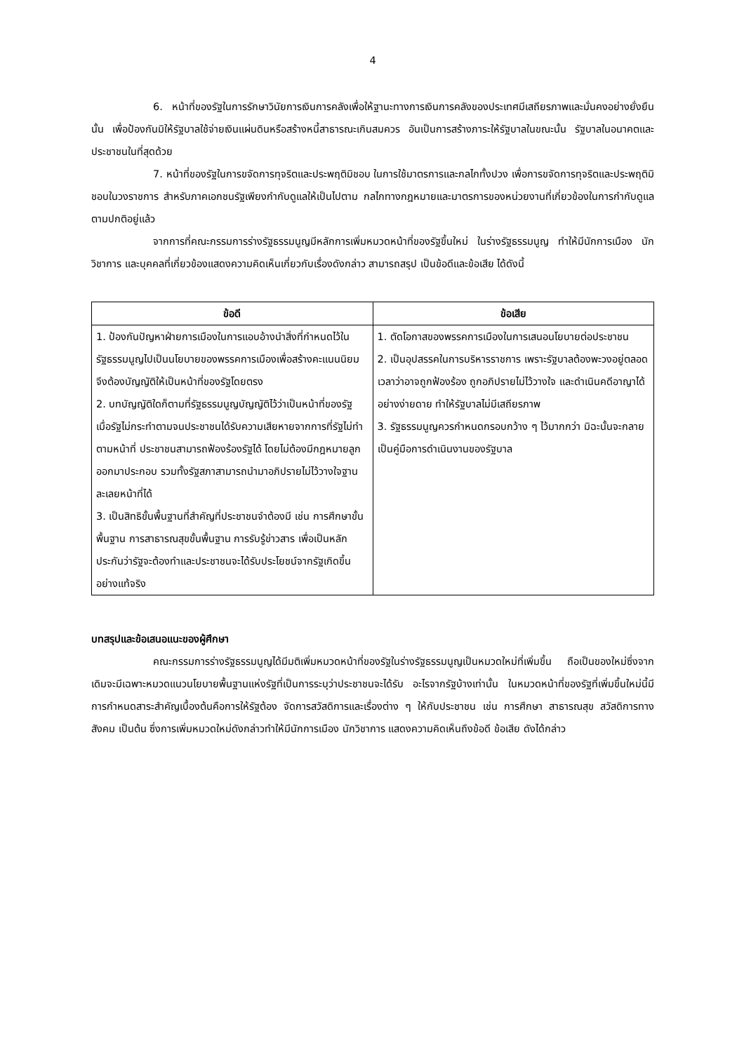4
6. หน้าที่ของรัฐในการรักษาวินัยการเงินการคลังเพื่อให้ฐานะทางการเงินการคลังของประเทศมีเสถียรภาพและมั่นคงอย่างยั่งยืนนั้น เพื่อป้องกันมิให้รัฐบาลใช้จ่ายเงินแผ่นดินหรือสร้างหนี้สาธารณะเกินสมควร อันเป็นการสร้างภาระให้รัฐบาลในขณะนั้น รัฐบาลในอนาคตและประชาชนในที่สุดด้วย
7. หน้าที่ของรัฐในการขจัดการทุจริตและประพฤติมิชอบ ในการใช้มาตรการและกลไกทั้งปวง เพื่อการขจัดการทุจริตและประพฤติมิชอบในวงราชการ สำหรับภาคเอกชนรัฐเพียงกำกับดูแลให้เป็นไปตาม กลไกทางกฎหมายและมาตรการของหน่วยงานที่เกี่ยวข้องในการกำกับดูแลตามปกติอยู่แล้ว
จากการที่คณะกรรมการร่างรัฐธรรมนูญมีหลักการเพิ่มหมวดหน้าที่ของรัฐขึ้นใหม่ ในร่างรัฐธรรมนูญ ทำให้มีนักการเมือง นักวิชาการ และบุคคลที่เกี่ยวข้องแสดงความคิดเห็นเกี่ยวกับเรื่องดังกล่าว สามารถสรุป เป็นข้อดีและข้อเสีย ได้ดังนี้
| ข้อดี | ข้อเสีย |
| --- | --- |
| 1. ป้องกันปัญหาฝ่ายการเมืองในการแอบอ้างนำสิ่งที่กำหนดไว้ในรัฐธรรมนูญไปเป็นนโยบายของพรรคการเมืองเพื่อสร้างคะแนนนิยม จึงต้องบัญญัติให้เป็นหน้าที่ของรัฐโดยตรง 2. บทบัญญัติใดก็ตามที่รัฐธรรมนูญบัญญัติไว้ว่าเป็นหน้าที่ของรัฐ เมื่อรัฐไม่กระทำตามจนประชาชนได้รับความเสียหายจากการที่รัฐไม่ทำตามหน้าที่ ประชาชนสามารถฟ้องร้องรัฐได้ โดยไม่ต้องมีกฎหมายลูก ออกมาประกอบ รวมทั้งรัฐสภาสามารถนำมาอภิปรายไม่ไว้วางใจฐานละเลยหน้าที่ได้ 3. เป็นสิทธิขั้นพื้นฐานที่สำคัญที่ประชาชนจำต้องมี เช่น การศึกษาขั้นพื้นฐาน การสาธารณสุขขั้นพื้นฐาน การรับรู้ข่าวสาร เพื่อเป็นหลักประกันว่ารัฐจะต้องทำและประชาชนจะได้รับประโยชน์จากรัฐเกิดขึ้นอย่างแท้จริง | 1. ตัดโอกาสของพรรคการเมืองในการเสนอนโยบายต่อประชาชน 2. เป็นอุปสรรคในการบริหารราชการ เพราะรัฐบาลต้องพะวงอยู่ตลอดเวลาว่าอาจถูกฟ้องร้อง ถูกอภิปรายไม่ไว้วางใจ และดำเนินคดีอาญาได้อย่างง่ายดาย ทำให้รัฐบาลไม่มีเสถียรภาพ 3. รัฐธรรมนูญควรกำหนดกรอบกว้าง ๆ ไว้มากกว่า มิฉะนั้นจะกลายเป็นคู่มือการดำเนินงานของรัฐบาล |
บทสรุปและข้อเสนอแนะของผู้ศึกษา
คณะกรรมการร่างรัฐธรรมนูญได้มีมติเพิ่มหมวดหน้าที่ของรัฐในร่างรัฐธรรมนูญเป็นหมวดใหม่ที่เพิ่มขึ้น ถือเป็นของใหม่ซึ่งจากเดิมจะมีเฉพาะหมวดแนวนโยบายพื้นฐานแห่งรัฐที่เป็นการระบุว่าประชาชนจะได้รับ อะไรจากรัฐบ้างเท่านั้น ในหมวดหน้าที่ของรัฐที่เพิ่มขึ้นใหม่นี้มีการกำหนดสาระสำคัญเบื้องต้นคือการให้รัฐต้อง จัดการสวัสดิการและเรื่องต่าง ๆ ให้กับประชาชน เช่น การศึกษา สาธารณสุข สวัสดิการทางสังคม เป็นต้น ซึ่งการเพิ่มหมวดใหม่ดังกล่าวทำให้มีนักการเมือง นักวิชาการ แสดงความคิดเห็นถึงข้อดี ข้อเสีย ดังได้กล่าว